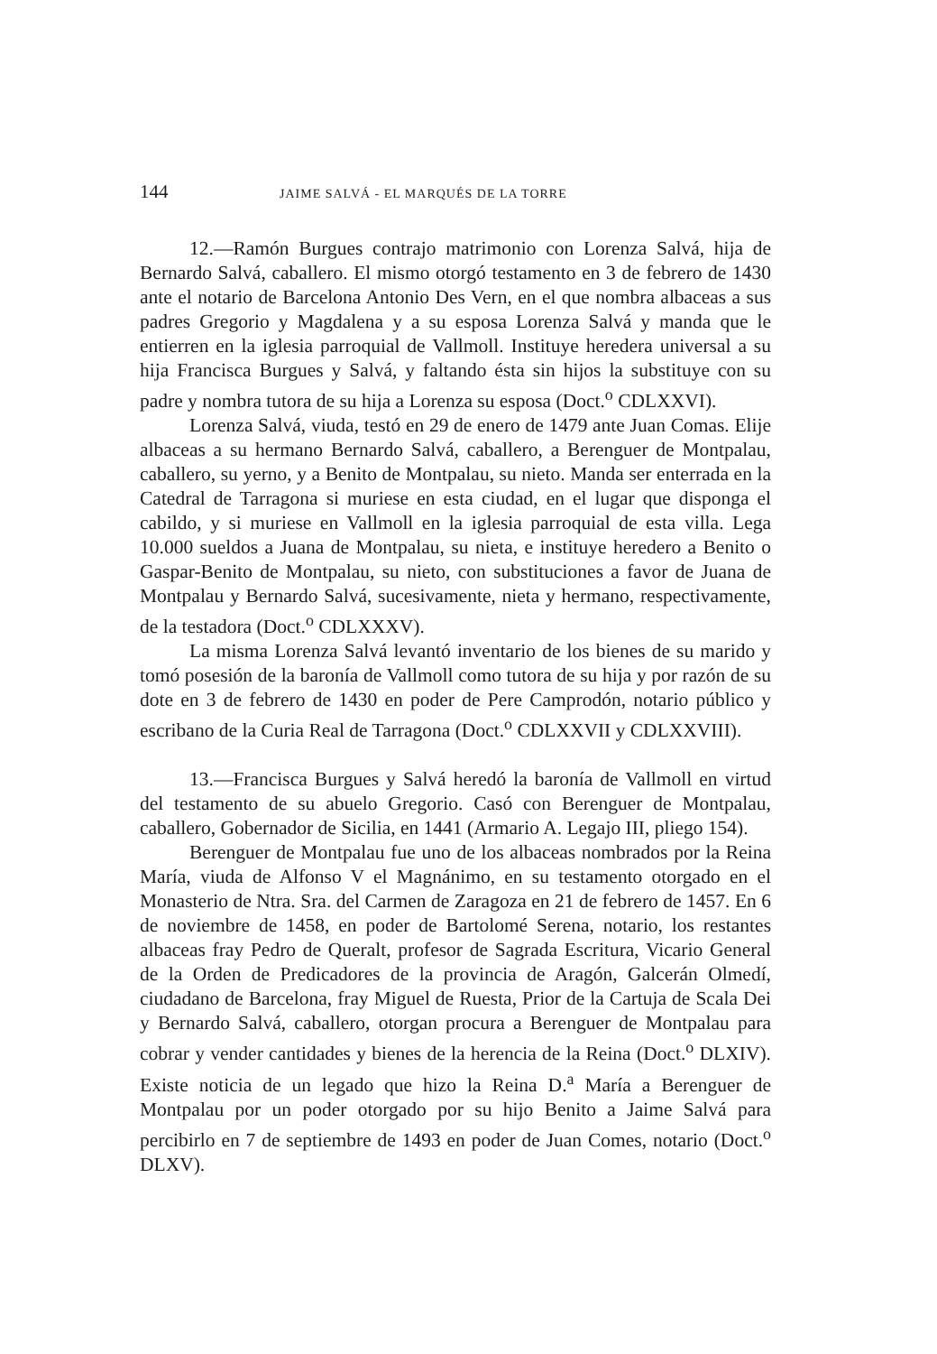144 JAIME SALVÁ - EL MARQUÉS DE LA TORRE
12.—Ramón Burgues contrajo matrimonio con Lorenza Salvá, hija de Bernardo Salvá, caballero. El mismo otorgó testamento en 3 de febrero de 1430 ante el notario de Barcelona Antonio Des Vern, en el que nombra albaceas a sus padres Gregorio y Magdalena y a su esposa Lorenza Salvá y manda que le entierren en la iglesia parroquial de Vallmoll. Instituye heredera universal a su hija Francisca Burgues y Salvá, y faltando ésta sin hijos la substituye con su padre y nombra tutora de su hija a Lorenza su esposa (Doct.<sup>o</sup> CDLXXVI).
Lorenza Salvá, viuda, testó en 29 de enero de 1479 ante Juan Comas. Elije albaceas a su hermano Bernardo Salvá, caballero, a Berenguer de Montpalau, caballero, su yerno, y a Benito de Montpalau, su nieto. Manda ser enterrada en la Catedral de Tarragona si muriese en esta ciudad, en el lugar que disponga el cabildo, y si muriese en Vallmoll en la iglesia parroquial de esta villa. Lega 10.000 sueldos a Juana de Montpalau, su nieta, e instituye heredero a Benito o Gaspar-Benito de Montpalau, su nieto, con substituciones a favor de Juana de Montpalau y Bernardo Salvá, sucesivamente, nieta y hermano, respectivamente, de la testadora (Doct.<sup>o</sup> CDLXXXV).
La misma Lorenza Salvá levantó inventario de los bienes de su marido y tomó posesión de la baronía de Vallmoll como tutora de su hija y por razón de su dote en 3 de febrero de 1430 en poder de Pere Camprodón, notario público y escribano de la Curia Real de Tarragona (Doct.<sup>o</sup> CDLXXVII y CDLXXVIII).
13.—Francisca Burgues y Salvá heredó la baronía de Vallmoll en virtud del testamento de su abuelo Gregorio. Casó con Berenguer de Montpalau, caballero, Gobernador de Sicilia, en 1441 (Armario A. Legajo III, pliego 154).
Berenguer de Montpalau fue uno de los albaceas nombrados por la Reina María, viuda de Alfonso V el Magnánimo, en su testamento otorgado en el Monasterio de Ntra. Sra. del Carmen de Zaragoza en 21 de febrero de 1457. En 6 de noviembre de 1458, en poder de Bartolomé Serena, notario, los restantes albaceas fray Pedro de Queralt, profesor de Sagrada Escritura, Vicario General de la Orden de Predicadores de la provincia de Aragón, Galcerán Olmedí, ciudadano de Barcelona, fray Miguel de Ruesta, Prior de la Cartuja de Scala Dei y Bernardo Salvá, caballero, otorgan procura a Berenguer de Montpalau para cobrar y vender cantidades y bienes de la herencia de la Reina (Doct.<sup>o</sup> DLXIV). Existe noticia de un legado que hizo la Reina D.<sup>a</sup> María a Berenguer de Montpalau por un poder otorgado por su hijo Benito a Jaime Salvá para percibirlo en 7 de septiembre de 1493 en poder de Juan Comes, notario (Doct.<sup>o</sup> DLXV).